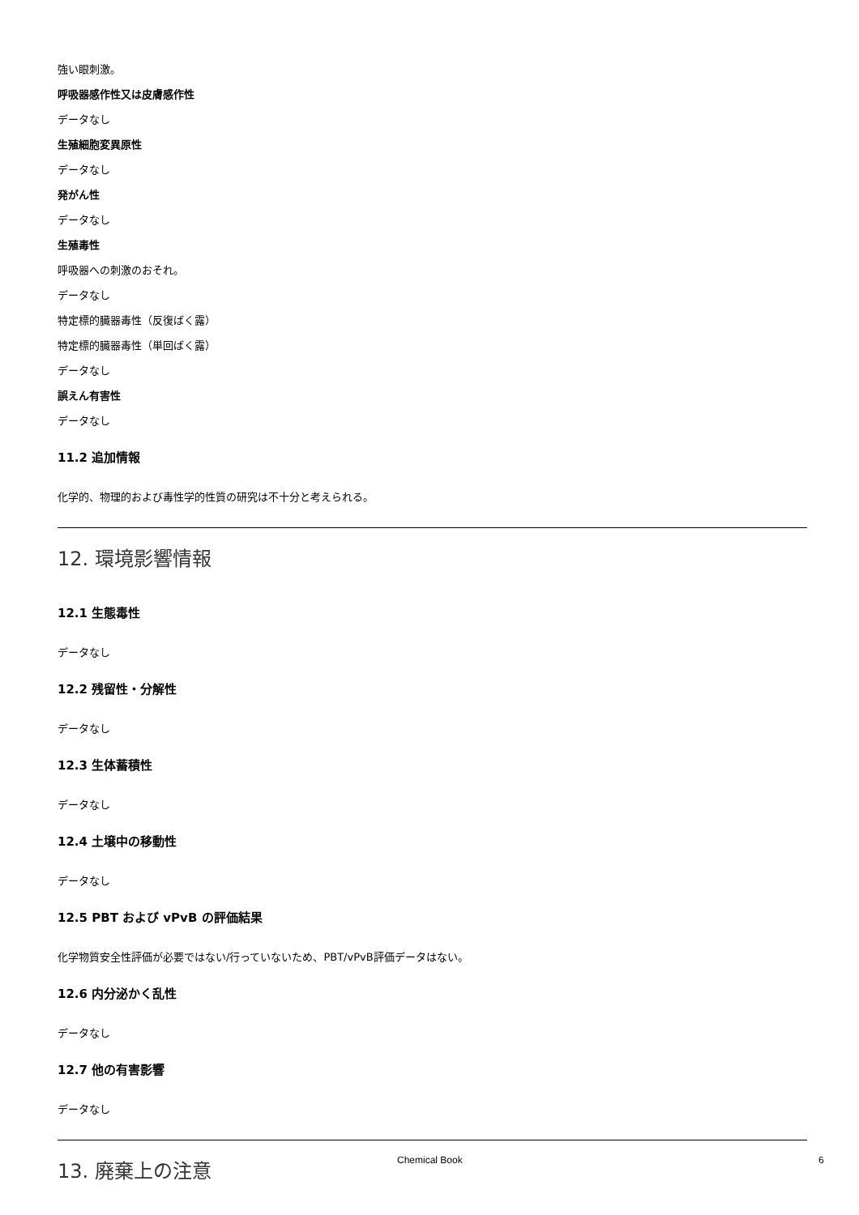強い眼刺激。
呼吸器感作性又は皮膚感作性
データなし
生殖細胞変異原性
データなし
発がん性
データなし
生殖毒性
呼吸器への刺激のおそれ。
データなし
特定標的臓器毒性（反復ばく露）
特定標的臓器毒性（単回ばく露）
データなし
誤えん有害性
データなし
11.2 追加情報
化学的、物理的および毒性学的性質の研究は不十分と考えられる。
12. 環境影響情報
12.1 生態毒性
データなし
12.2 残留性・分解性
データなし
12.3 生体蓄積性
データなし
12.4 土壌中の移動性
データなし
12.5 PBT および vPvB の評価結果
化学物質安全性評価が必要ではない/行っていないため、PBT/vPvB評価データはない。
12.6 内分泌かく乱性
データなし
12.7 他の有害影響
データなし
13. 廃棄上の注意
Chemical Book 6